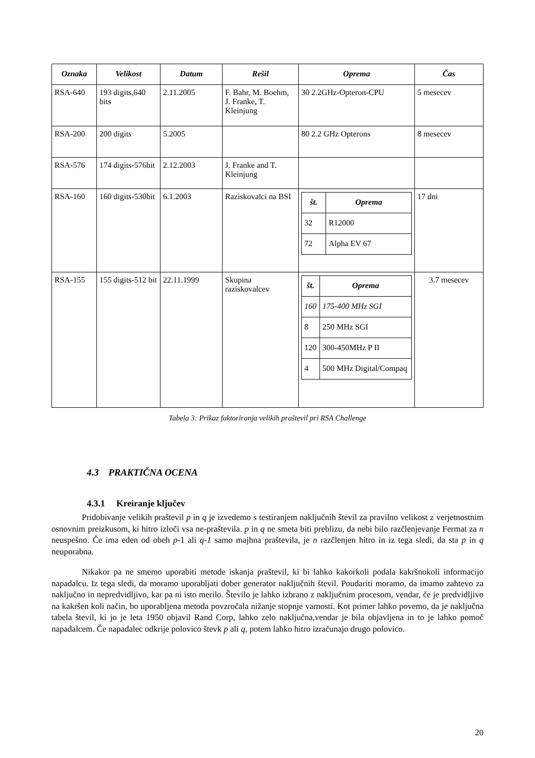| Oznaka | Velikost | Datum | Rešil | Oprema | Čas |
| --- | --- | --- | --- | --- | --- |
| RSA-640 | 193 digits,640 bits | 2.11.2005 | F. Bahr, M. Boehm, J. Franke, T. Kleinjung | 30 2.2GHz-Opteron-CPU | 5 mesecev |
| RSA-200 | 200 digits | 5.2005 | | 80 2.2 GHz Opterons | 8 mesecev |
| RSA-576 | 174 digits-576bit | 2.12.2003 | J. Franke and T. Kleinjung | | |
| RSA-160 | 160 digits-530bit | 6.1.2003 | Raziskovalci na BSI | / št. / Oprema / / --- / --- / / 32 / R12000 / / 72 / Alpha EV 67 / | 17 dni |
| RSA-155 | 155 digits-512 bit | 22.11.1999 | Skupina raziskovalcev | / št. / Oprema / / --- / --- / / 160 / 175-400 MHz SGI / / 8 / 250 MHz SGI / / 120 / 300-450MHz P II / / 4 / 500 MHz Digital/Compaq / | 3.7 mesecev |
Tabela 3: Prikaz faktoriranja velikih praštevil pri RSA Challenge
4.3 PRAKTIČNA OCENA
4.3.1 Kreiranje ključev
Pridobivanje velikih praštevil p in q je izvedemo s testiranjem naključnih števil za pravilno velikost z verjetnostnim osnovnim preizkusom, ki hitro izloči vsa ne-praštevila. p in q ne smeta biti preblizu, da nebi bilo razčlenjevanje Fermat za n neuspešno. Če ima eden od obeh p-1 ali q-1 samo majhna praštevila, je n razčlenjen hitro in iz tega sledi, da sta p in q neuporabna.
Nikakor pa ne smemo uporabiti metode iskanja praštevil, ki bi lahko kakorkoli podala kakršnokoli informacijo napadalcu. Iz tega sledi, da moramo uporabljati dober generator naključnih števil. Poudariti moramo, da imamo zahtevo za naključno in nepredvidljivo, kar pa ni isto merilo. Število je lahko izbrano z naključnim procesom, vendar, če je predvidljivo na kakršen koli način, bo uporabljena metoda povzročala nižanje stopnje varnosti. Kot primer lahko povemo, da je naključna tabela števil, ki jo je leta 1950 objavil Rand Corp, lahko zelo naključna,vendar je bila objavljena in to je lahko pomoč napadalcem. Če napadalec odkrije polovico števk p ali q, potem lahko hitro izračunajo drugo polovico.
20